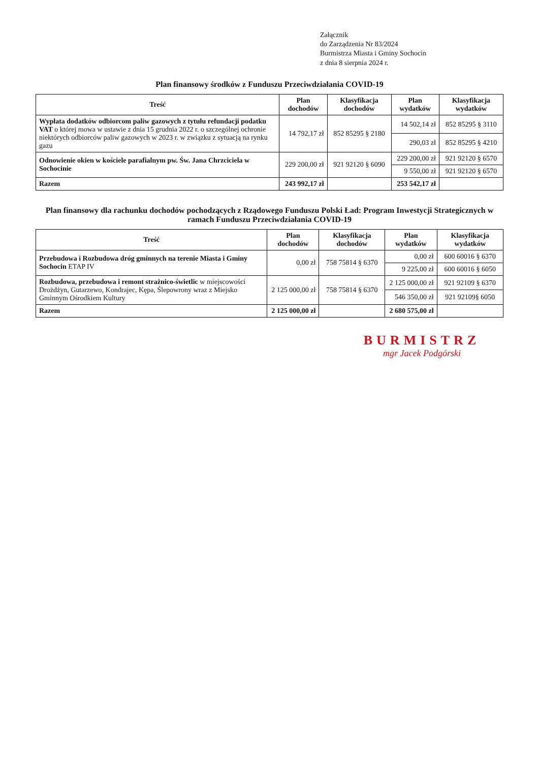Załącznik
do Zarządzenia Nr 83/2024
Burmistrza Miasta i Gminy Sochocin
z dnia 8 sierpnia 2024 r.
Plan finansowy środków z Funduszu Przeciwdziałania COVID-19
| Treść | Plan dochodów | Klasyfikacja dochodów | Plan wydatków | Klasyfikacja wydatków |
| --- | --- | --- | --- | --- |
| Wypłata dodatków odbiorcom paliw gazowych z tytułu refundacji podatku VAT o której mowa w ustawie z dnia 15 grudnia 2022 r. o szczególnej ochronie niektórych odbiorców paliw gazowych w 2023 r. w związku z sytuacją na rynku gazu | 14 792,17 zł | 852 85295 § 2180 | 14 502,14 zł | 852 85295 § 3110 |
| | | | 290,03 zł | 852 85295 § 4210 |
| Odnowienie okien w kościele parafialnym pw. Św. Jana Chrzciciela w Sochocinie | 229 200,00 zł | 921 92120 § 6090 | 229 200,00 zł | 921 92120 § 6570 |
| | | | 9 550,00 zł | 921 92120 § 6570 |
| Razem | 243 992,17 zł | | 253 542,17 zł | |
Plan finansowy dla rachunku dochodów pochodzących z Rządowego Funduszu Polski Ład: Program Inwestycji Strategicznych w ramach Funduszu Przeciwdziałania COVID-19
| Treść | Plan dochodów | Klasyfikacja dochodów | Plan wydatków | Klasyfikacja wydatków |
| --- | --- | --- | --- | --- |
| Przebudowa i Rozbudowa dróg gminnych na terenie Miasta i Gminy Sochocin ETAP IV | 0,00 zł | 758 75814 § 6370 | 0,00 zł | 600 60016 § 6370 |
| | | | 9 225,00 zł | 600 60016 § 6050 |
| Rozbudowa, przebudowa i remont strażnico-świetlic w miejscowości Drożdżyn, Gutarzewo, Kondrajec, Kępa, Ślepowrony wraz z Miejsko Gminnym Ośrodkiem Kultury | 2 125 000,00 zł | 758 75814 § 6370 | 2 125 000,00 zł | 921 92109 § 6370 |
| | | | 546 350,00 zł | 921 92109§ 6050 |
| Razem | 2 125 000,00 zł | | 2 680 575,00 zł | |
BURMISTRZ
mgr Jacek Podgórski